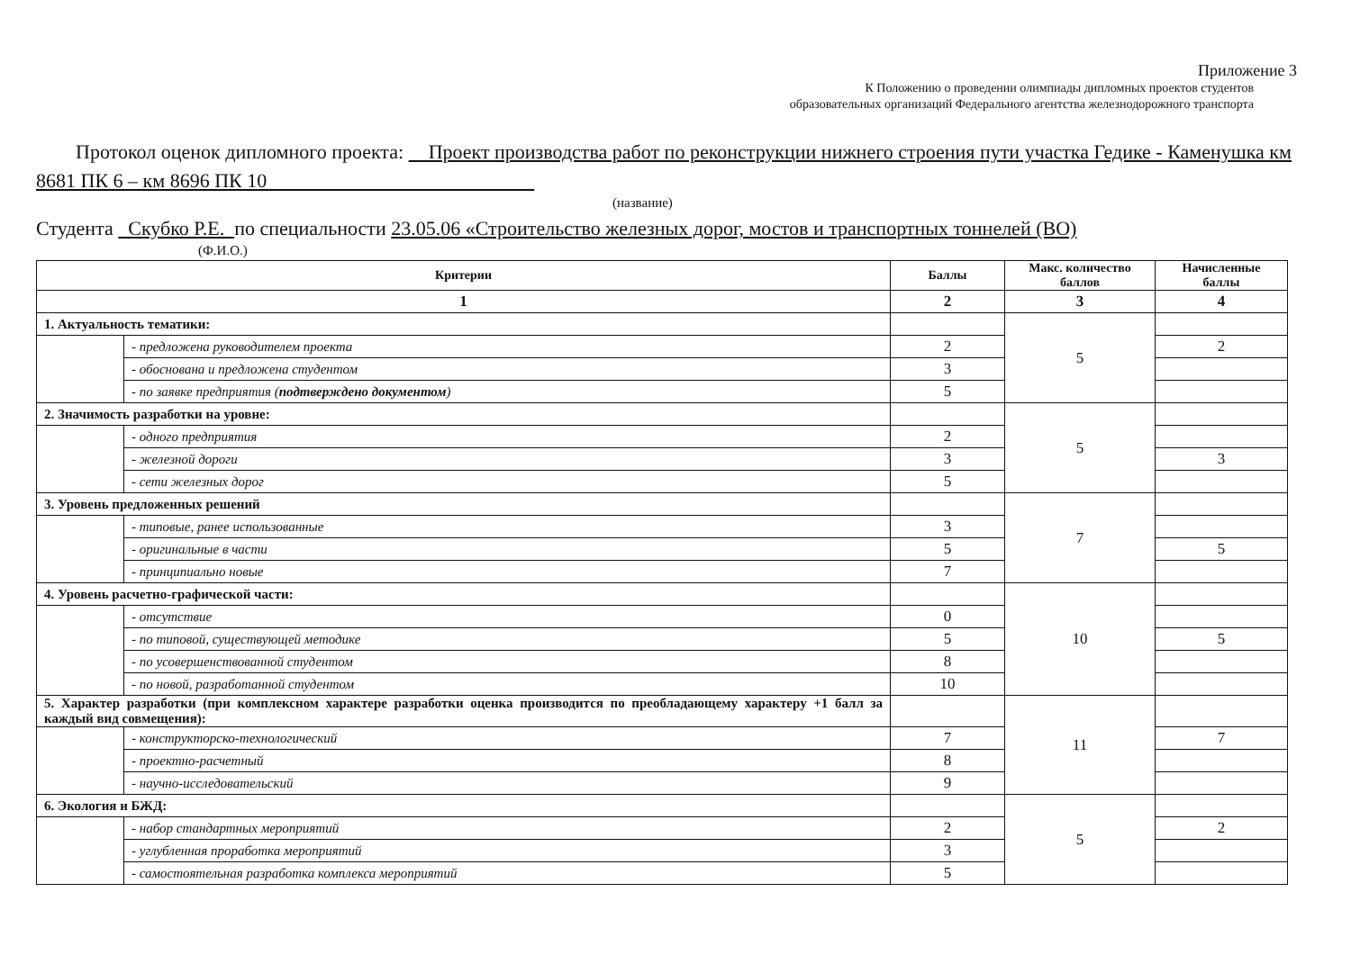Приложение 3
К Положению о проведении олимпиады дипломных проектов студентов
образовательных организаций Федерального агентства железнодорожного транспорта
Протокол оценок дипломного проекта: Проект производства работ по реконструкции нижнего строения пути участка Гедике - Каменушка км 8681 ПК 6 – км 8696 ПК 10
(название)
Студента Скубко Р.Е. по специальности 23.05.06 «Строительство железных дорог, мостов и транспортных тоннелей (ВО)
(Ф.И.О.)
| Критерии | | Баллы | Макс. количество баллов | Начисленные баллы |
| --- | --- | --- | --- | --- |
| 1 | | 2 | 3 | 4 |
| 1. Актуальность тематики: | | | 5 | |
| | - предложена руководителем проекта | 2 | | 2 |
| | - обоснована и предложена студентом | 3 | | |
| | - по заявке предприятия ( подтверждено документом ) | 5 | | |
| 2. Значимость разработки на уровне: | | | 5 | |
| | - одного предприятия | 2 | | |
| | - железной дороги | 3 | | 3 |
| | - сети железных дорог | 5 | | |
| 3. Уровень предложенных решений | | | 7 | |
| | - типовые, ранее использованные | 3 | | |
| | - оригинальные в части | 5 | | 5 |
| | - принципиально новые | 7 | | |
| 4. Уровень расчетно-графической части: | | | 10 | |
| | - отсутствие | 0 | | |
| | - по типовой, существующей методике | 5 | | 5 |
| | - по усовершенствованной студентом | 8 | | |
| | - по новой, разработанной студентом | 10 | | |
| 5. Характер разработки (при комплексном характере разработки оценка производится по преобладающему характеру +1 балл за каждый вид совмещения): | | | 11 | |
| | - конструкторско-технологический | 7 | | 7 |
| | - проектно-расчетный | 8 | | |
| | - научно-исследовательский | 9 | | |
| 6. Экология и БЖД: | | | 5 | |
| | - набор стандартных мероприятий | 2 | | 2 |
| | - углубленная проработка мероприятий | 3 | | |
| | - самостоятельная разработка комплекса мероприятий | 5 | | |